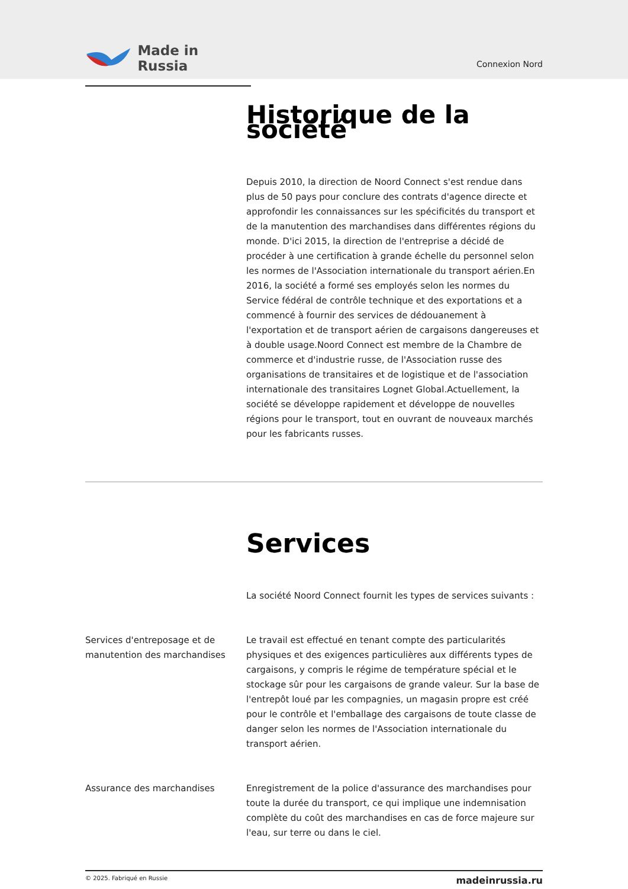Made in Russia
Connexion Nord
Historique de la société
Depuis 2010, la direction de Noord Connect s'est rendue dans plus de 50 pays pour conclure des contrats d'agence directe et approfondir les connaissances sur les spécificités du transport et de la manutention des marchandises dans différentes régions du monde. D'ici 2015, la direction de l'entreprise a décidé de procéder à une certification à grande échelle du personnel selon les normes de l'Association internationale du transport aérien.En 2016, la société a formé ses employés selon les normes du Service fédéral de contrôle technique et des exportations et a commencé à fournir des services de dédouanement à l'exportation et de transport aérien de cargaisons dangereuses et à double usage.Noord Connect est membre de la Chambre de commerce et d'industrie russe, de l'Association russe des organisations de transitaires et de logistique et de l'association internationale des transitaires Lognet Global.Actuellement, la société se développe rapidement et développe de nouvelles régions pour le transport, tout en ouvrant de nouveaux marchés pour les fabricants russes.
Services
La société Noord Connect fournit les types de services suivants :
Services d'entreposage et de manutention des marchandises
Le travail est effectué en tenant compte des particularités physiques et des exigences particulières aux différents types de cargaisons, y compris le régime de température spécial et le stockage sûr pour les cargaisons de grande valeur. Sur la base de l'entrepôt loué par les compagnies, un magasin propre est créé pour le contrôle et l'emballage des cargaisons de toute classe de danger selon les normes de l'Association internationale du transport aérien.
Assurance des marchandises Enregistrement de la police d'assurance des marchandises pour toute la durée du transport, ce qui implique une indemnisation complète du coût des marchandises en cas de force majeure sur l'eau, sur terre ou dans le ciel.
© 2025. Fabriqué en Russie madeinrussia.ru